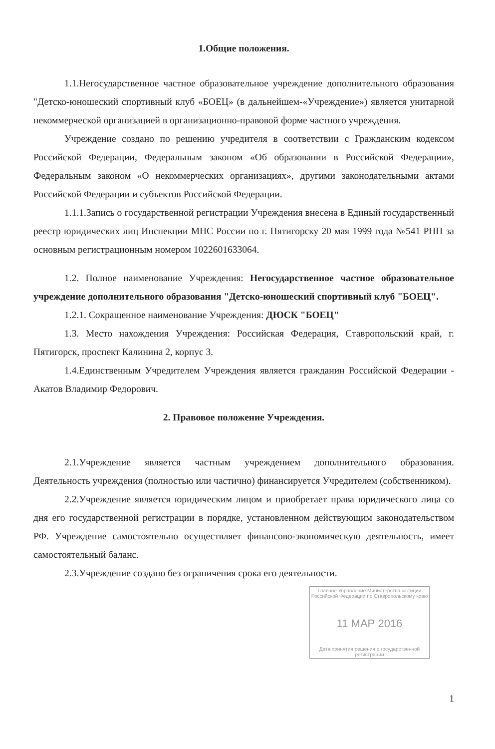1.Общие положения.
1.1.Негосударственное частное образовательное учреждение дополнительного образования "Детско-юношеский спортивный клуб «БОЕЦ» (в дальнейшем-«Учреждение») является унитарной некоммерческой организацией в организационно-правовой форме частного учреждения.
Учреждение создано по решению учредителя в соответствии с Гражданским кодексом Российской Федерации, Федеральным законом «Об образовании в Российской Федерации», Федеральным законом «О некоммерческих организациях», другими законодательными актами Российской Федерации и субъектов Российской Федерации.
1.1.1.Запись о государственной регистрации Учреждения внесена в Единый государственный реестр юридических лиц Инспекции МНС России по г. Пятигорску 20 мая 1999 года №541 РНП за основным регистрационным номером 1022601633064.
1.2. Полное наименование Учреждения: Негосударственное частное образовательное учреждение дополнительного образования "Детско-юношеский спортивный клуб "БОЕЦ".
1.2.1. Сокращенное наименование Учреждения: ДЮСК "БОЕЦ"
1.3. Место нахождения Учреждения: Российская Федерация, Ставропольский край, г. Пятигорск, проспект Калинина 2, корпус 3.
1.4.Единственным Учредителем Учреждения является гражданин Российской Федерации - Акатов Владимир Федорович.
2. Правовое положение Учреждения.
2.1.Учреждение является частным учреждением дополнительного образования. Деятельность учреждения (полностью или частично) финансируется Учредителем (собственником).
2.2.Учреждение является юридическим лицом и приобретает права юридического лица со дня его государственной регистрации в порядке, установленном действующим законодательством РФ. Учреждение самостоятельно осуществляет финансово-экономическую деятельность, имеет самостоятельный баланс.
2.3.Учреждение создано без ограничения срока его деятельности.
Главное Управление Министерства юстиции Российской Федерации по Ставропольскому краю
11 МАР 2016
Дата принятия решения о государственной регистрации
1